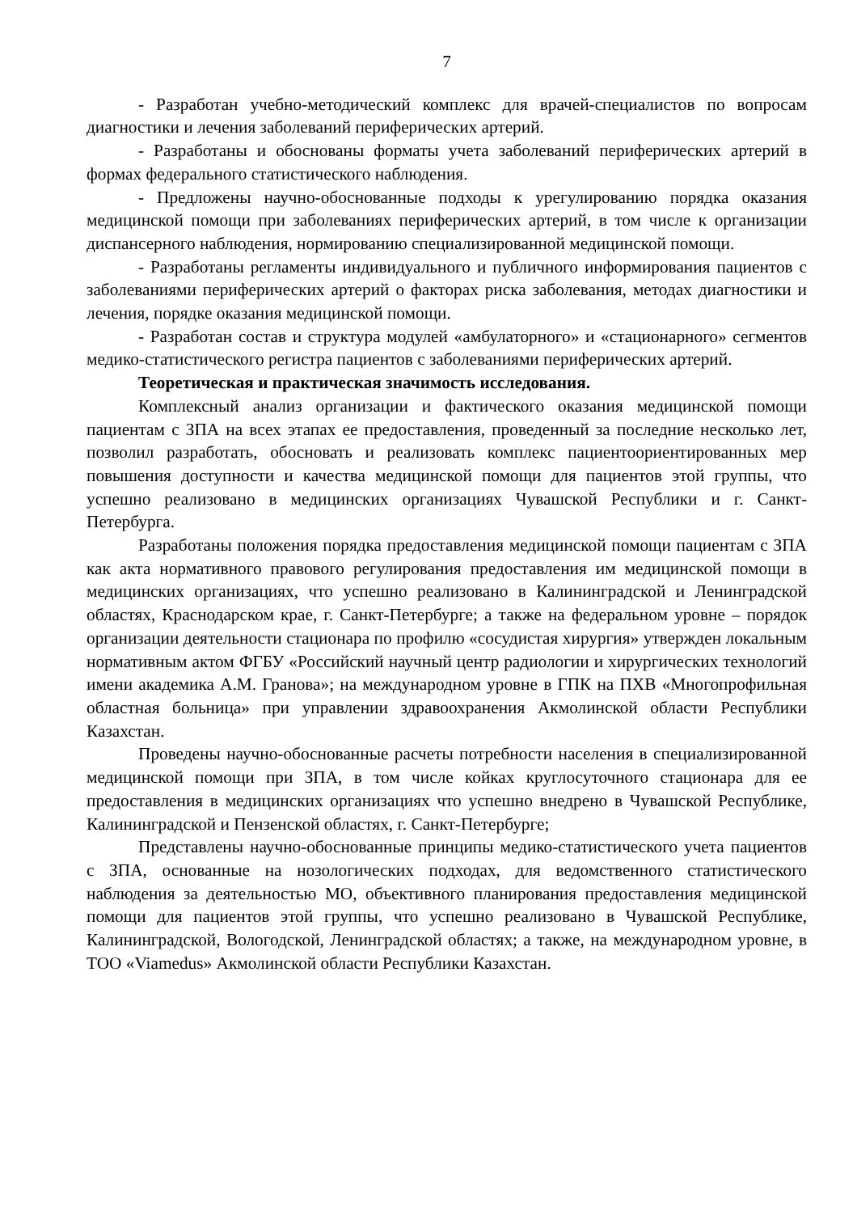7
- Разработан учебно-методический комплекс для врачей-специалистов по вопросам диагностики и лечения заболеваний периферических артерий.
- Разработаны и обоснованы форматы учета заболеваний периферических артерий в формах федерального статистического наблюдения.
- Предложены научно-обоснованные подходы к урегулированию порядка оказания медицинской помощи при заболеваниях периферических артерий, в том числе к организации диспансерного наблюдения, нормированию специализированной медицинской помощи.
- Разработаны регламенты индивидуального и публичного информирования пациентов с заболеваниями периферических артерий о факторах риска заболевания, методах диагностики и лечения, порядке оказания медицинской помощи.
- Разработан состав и структура модулей «амбулаторного» и «стационарного» сегментов медико-статистического регистра пациентов с заболеваниями периферических артерий.
Теоретическая и практическая значимость исследования.
Комплексный анализ организации и фактического оказания медицинской помощи пациентам с ЗПА на всех этапах ее предоставления, проведенный за последние несколько лет, позволил разработать, обосновать и реализовать комплекс пациентоориентированных мер повышения доступности и качества медицинской помощи для пациентов этой группы, что успешно реализовано в медицинских организациях Чувашской Республики и г. Санкт-Петербурга.
Разработаны положения порядка предоставления медицинской помощи пациентам с ЗПА как акта нормативного правового регулирования предоставления им медицинской помощи в медицинских организациях, что успешно реализовано в Калининградской и Ленинградской областях, Краснодарском крае, г. Санкт-Петербурге; а также на федеральном уровне – порядок организации деятельности стационара по профилю «сосудистая хирургия» утвержден локальным нормативным актом ФГБУ «Российский научный центр радиологии и хирургических технологий имени академика А.М. Гранова»; на международном уровне в ГПК на ПХВ «Многопрофильная областная больница» при управлении здравоохранения Акмолинской области Республики Казахстан.
Проведены научно-обоснованные расчеты потребности населения в специализированной медицинской помощи при ЗПА, в том числе койках круглосуточного стационара для ее предоставления в медицинских организациях что успешно внедрено в Чувашской Республике, Калининградской и Пензенской областях, г. Санкт-Петербурге;
Представлены научно-обоснованные принципы медико-статистического учета пациентов с ЗПА, основанные на нозологических подходах, для ведомственного статистического наблюдения за деятельностью МО, объективного планирования предоставления медицинской помощи для пациентов этой группы, что успешно реализовано в Чувашской Республике, Калининградской, Вологодской, Ленинградской областях; а также, на международном уровне, в ТОО «Viamedus» Акмолинской области Республики Казахстан.